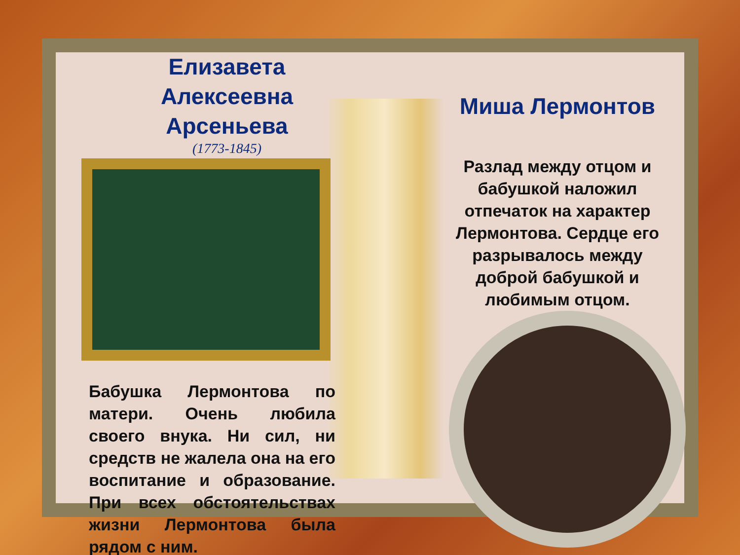Елизавета Алексеевна Арсеньева
(1773-1845)
Бабушка Лермонтова по матери. Очень любила своего внука. Ни сил, ни средств не жалела она на его воспитание и образование. При всех обстоятельствах жизни Лермонтова была рядом с ним.
Миша Лермонтов
Разлад между отцом и бабушкой наложил отпечаток на характер Лермонтова. Сердце его разрывалось между доброй бабушкой и любимым отцом.